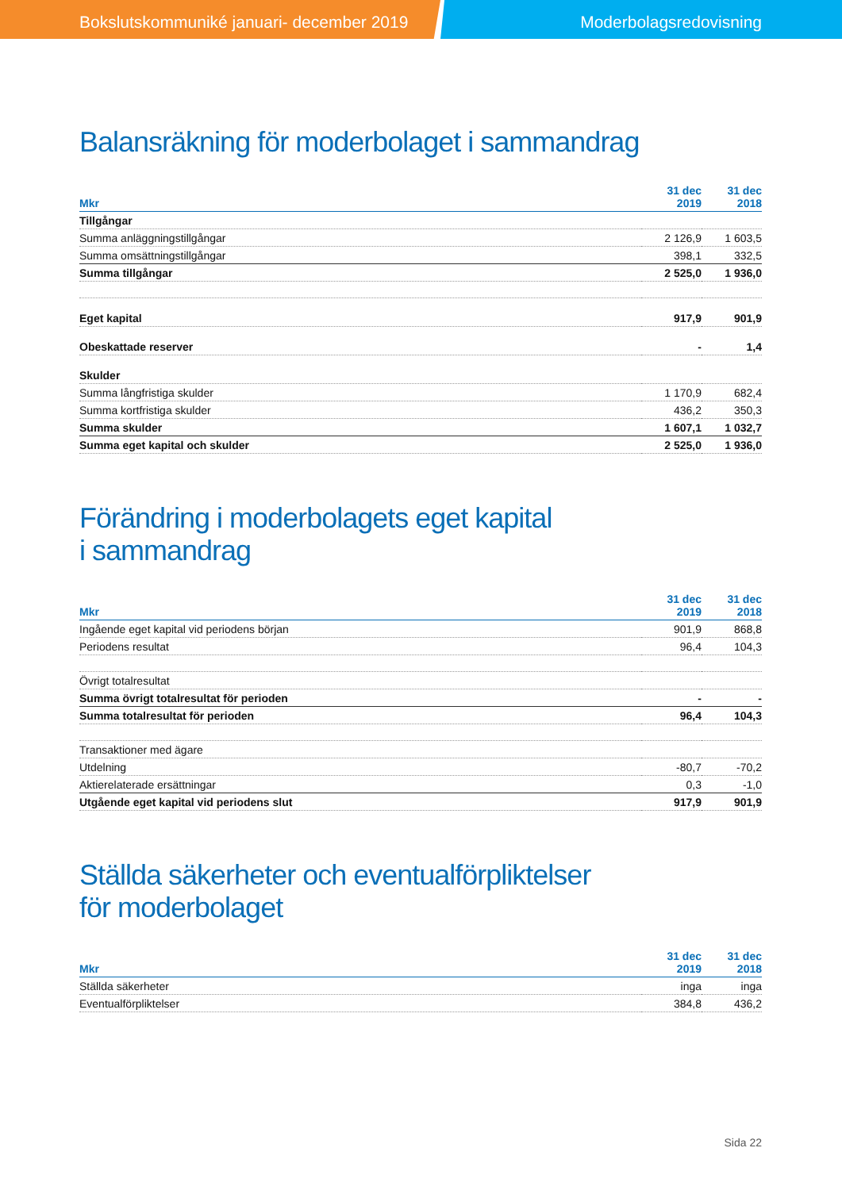Bokslutskommuniké januari- december 2019 Moderbolagsredovisning
Balansräkning för moderbolaget i sammandrag
| Mkr | 31 dec 2019 | 31 dec 2018 |
| --- | --- | --- |
| Tillgångar | | |
| Summa anläggningstillgångar | 2 126,9 | 1 603,5 |
| Summa omsättningstillgångar | 398,1 | 332,5 |
| Summa tillgångar | 2 525,0 | 1 936,0 |
| Eget kapital | 917,9 | 901,9 |
| Obeskattade reserver | - | 1,4 |
| Skulder | | |
| Summa långfristiga skulder | 1 170,9 | 682,4 |
| Summa kortfristiga skulder | 436,2 | 350,3 |
| Summa skulder | 1 607,1 | 1 032,7 |
| Summa eget kapital och skulder | 2 525,0 | 1 936,0 |
Förändring i moderbolagets eget kapital
i sammandrag
| Mkr | 31 dec 2019 | 31 dec 2018 |
| --- | --- | --- |
| Ingående eget kapital vid periodens början | 901,9 | 868,8 |
| Periodens resultat | 96,4 | 104,3 |
| Övrigt totalresultat | | |
| Summa övrigt totalresultat för perioden | - | - |
| Summa totalresultat för perioden | 96,4 | 104,3 |
| Transaktioner med ägare | | |
| Utdelning | -80,7 | -70,2 |
| Aktierelaterade ersättningar | 0,3 | -1,0 |
| Utgående eget kapital vid periodens slut | 917,9 | 901,9 |
Ställda säkerheter och eventualförpliktelser
för moderbolaget
| Mkr | 31 dec 2019 | 31 dec 2018 |
| --- | --- | --- |
| Ställda säkerheter | inga | inga |
| Eventualförpliktelser | 384,8 | 436,2 |
Sida 22